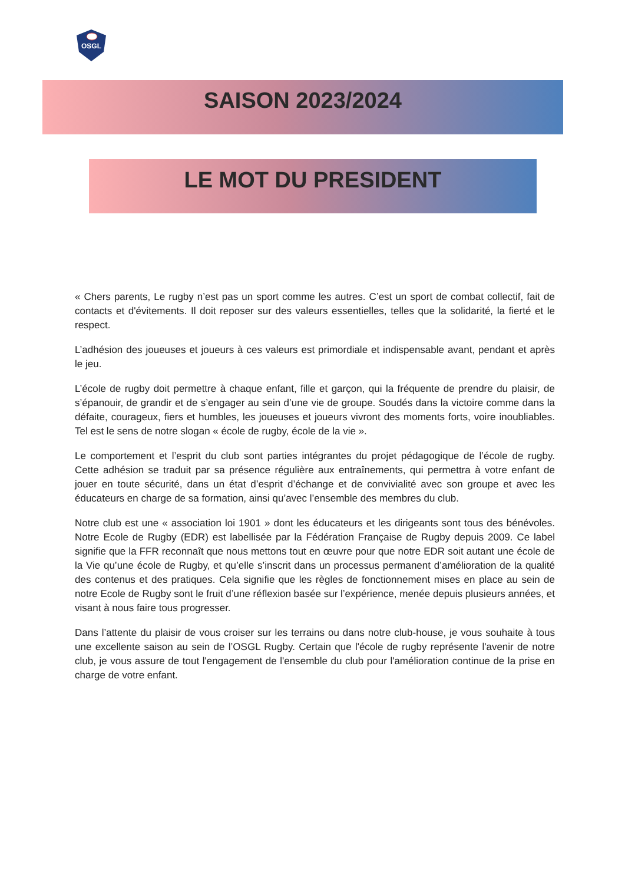OSGL
SAISON 2023/2024
LE MOT DU PRESIDENT
« Chers parents, Le rugby n’est pas un sport comme les autres. C’est un sport de combat collectif, fait de contacts et d'évitements. Il doit reposer sur des valeurs essentielles, telles que la solidarité, la fierté et le respect.
L’adhésion des joueuses et joueurs à ces valeurs est primordiale et indispensable avant, pendant et après le jeu.
L’école de rugby doit permettre à chaque enfant, fille et garçon, qui la fréquente de prendre du plaisir, de s’épanouir, de grandir et de s’engager au sein d’une vie de groupe. Soudés dans la victoire comme dans la défaite, courageux, fiers et humbles, les joueuses et joueurs vivront des moments forts, voire inoubliables. Tel est le sens de notre slogan « école de rugby, école de la vie ».
Le comportement et l’esprit du club sont parties intégrantes du projet pédagogique de l’école de rugby. Cette adhésion se traduit par sa présence régulière aux entraînements, qui permettra à votre enfant de jouer en toute sécurité, dans un état d’esprit d’échange et de convivialité avec son groupe et avec les éducateurs en charge de sa formation, ainsi qu’avec l’ensemble des membres du club.
Notre club est une « association loi 1901 » dont les éducateurs et les dirigeants sont tous des bénévoles. Notre Ecole de Rugby (EDR) est labellisée par la Fédération Française de Rugby depuis 2009. Ce label signifie que la FFR reconnaît que nous mettons tout en œuvre pour que notre EDR soit autant une école de la Vie qu’une école de Rugby, et qu’elle s’inscrit dans un processus permanent d’amélioration de la qualité des contenus et des pratiques. Cela signifie que les règles de fonctionnement mises en place au sein de notre Ecole de Rugby sont le fruit d’une réflexion basée sur l’expérience, menée depuis plusieurs années, et visant à nous faire tous progresser.
Dans l’attente du plaisir de vous croiser sur les terrains ou dans notre club-house, je vous souhaite à tous une excellente saison au sein de l’OSGL Rugby. Certain que l'école de rugby représente l'avenir de notre club, je vous assure de tout l'engagement de l'ensemble du club pour l'amélioration continue de la prise en charge de votre enfant.